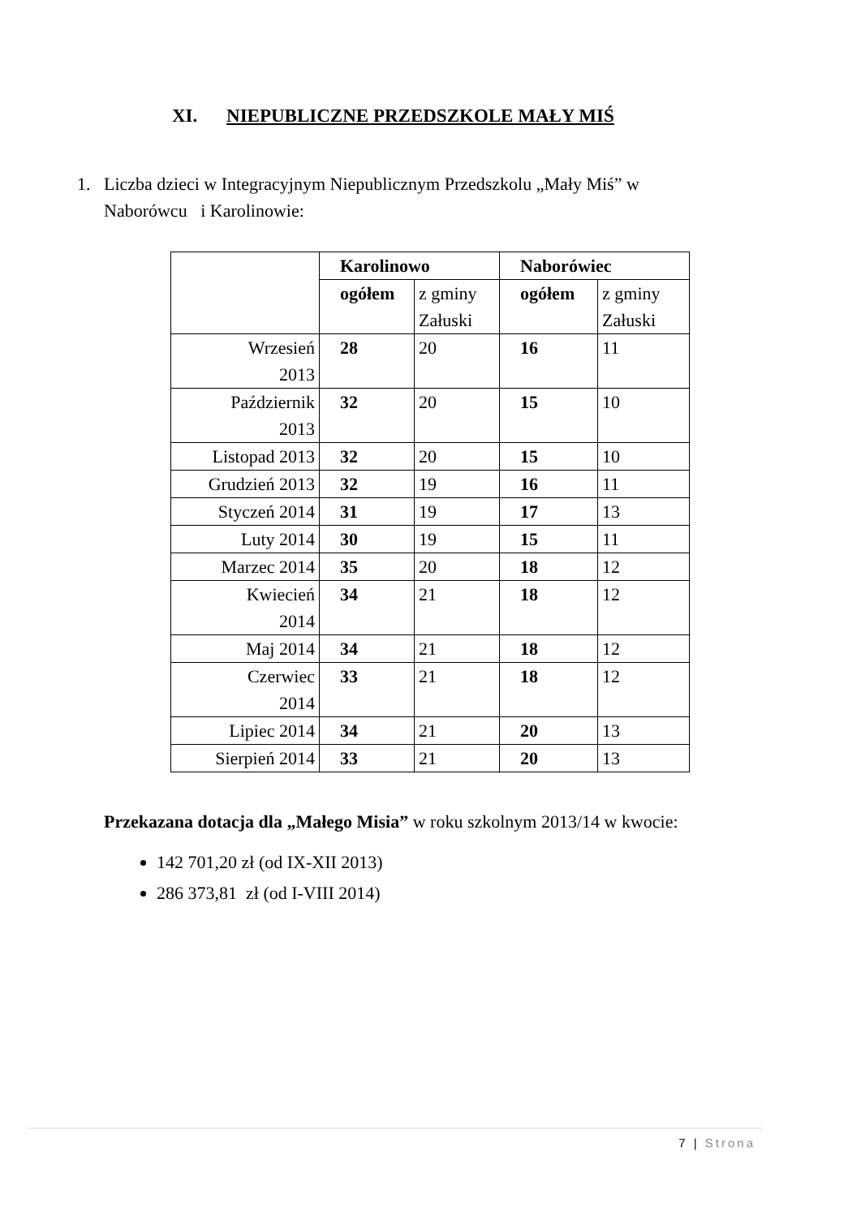XI. NIEPUBLICZNE PRZEDSZKOLE MAŁY MIŚ
1. Liczba dzieci w Integracyjnym Niepublicznym Przedszkolu „Mały Miś” w
Naborówcu i Karolinowie:
| | Karolinowo | | Naborówiec | |
| --- | --- | --- | --- | --- |
| | ogółem | z gminy Załuski | ogółem | z gminy Załuski |
| Wrzesień 2013 | 28 | 20 | 16 | 11 |
| Październik 2013 | 32 | 20 | 15 | 10 |
| Listopad 2013 | 32 | 20 | 15 | 10 |
| Grudzień 2013 | 32 | 19 | 16 | 11 |
| Styczeń 2014 | 31 | 19 | 17 | 13 |
| Luty 2014 | 30 | 19 | 15 | 11 |
| Marzec 2014 | 35 | 20 | 18 | 12 |
| Kwiecień 2014 | 34 | 21 | 18 | 12 |
| Maj 2014 | 34 | 21 | 18 | 12 |
| Czerwiec 2014 | 33 | 21 | 18 | 12 |
| Lipiec 2014 | 34 | 21 | 20 | 13 |
| Sierpień 2014 | 33 | 21 | 20 | 13 |
Przekazana dotacja dla „Małego Misia” w roku szkolnym 2013/14 w kwocie:
142 701,20 zł (od IX-XII 2013)
286 373,81 zł (od I-VIII 2014)
7 | Strona